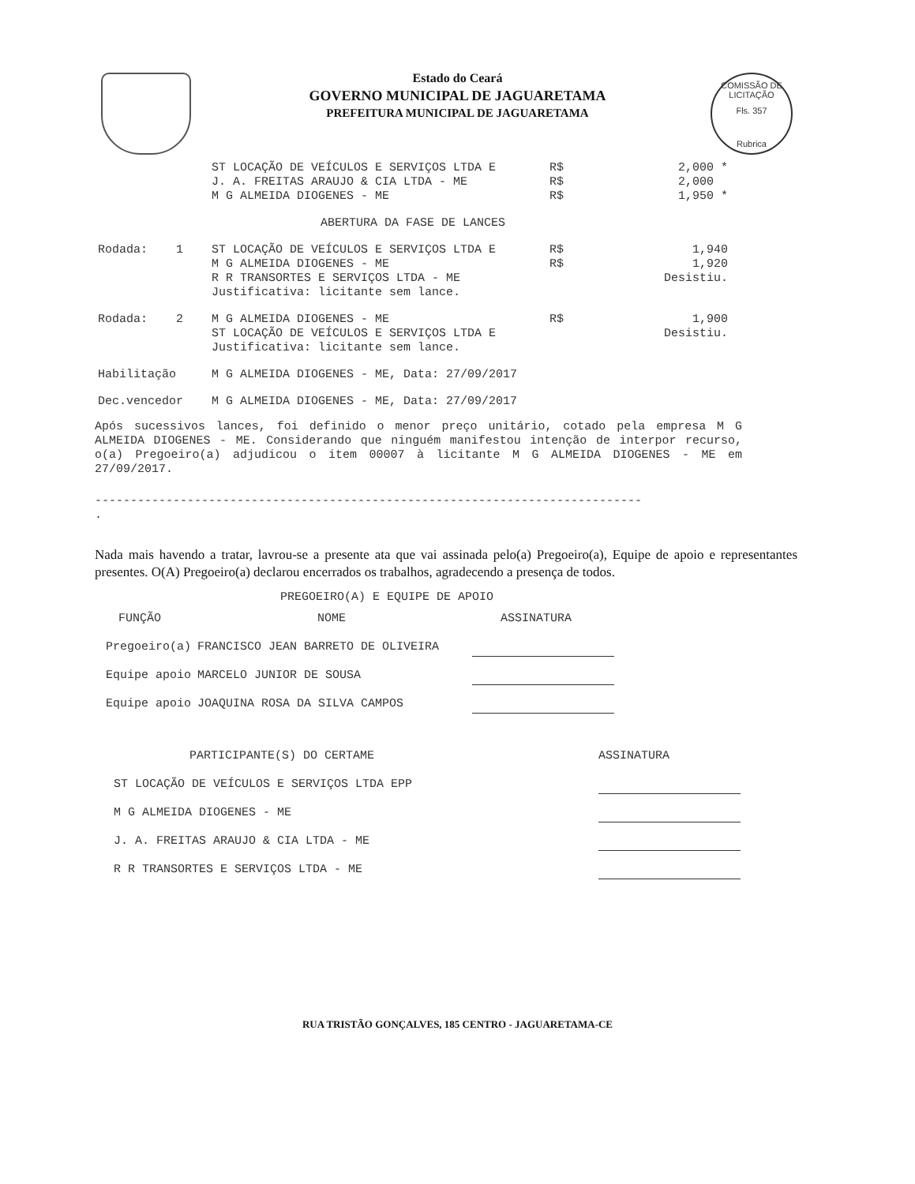COMISSÃO DE LICITAÇÃO
Fls. 357
Rubrica
Estado do Ceará
GOVERNO MUNICIPAL DE JAGUARETAMA
PREFEITURA MUNICIPAL DE JAGUARETAMA
| | ST LOCAÇÃO DE VEÍCULOS E SERVIÇOS LTDA E | R$ | 2,000 * |
| | J. A. FREITAS ARAUJO & CIA LTDA - ME | R$ | 2,000 |
| | M G ALMEIDA DIOGENES - ME | R$ | 1,950 * |
| ABERTURA DA FASE DE LANCES | | | |
| Rodada: 1 | ST LOCAÇÃO DE VEÍCULOS E SERVIÇOS LTDA E | R$ | 1,940 |
| | M G ALMEIDA DIOGENES - ME | R$ | 1,920 |
| | R R TRANSORTES E SERVIÇOS LTDA - ME | | Desistiu. |
| | Justificativa: licitante sem lance. | | |
| Rodada: 2 | M G ALMEIDA DIOGENES - ME | R$ | 1,900 |
| | ST LOCAÇÃO DE VEÍCULOS E SERVIÇOS LTDA E | | Desistiu. |
| | Justificativa: licitante sem lance. | | |
| Habilitação | M G ALMEIDA DIOGENES - ME, Data: 27/09/2017 | | |
| Dec.vencedor | M G ALMEIDA DIOGENES - ME, Data: 27/09/2017 | | |
Após sucessivos lances, foi definido o menor preço unitário, cotado pela empresa M G ALMEIDA DIOGENES - ME. Considerando que ninguém manifestou intenção de interpor recurso, o(a) Pregoeiro(a) adjudicou o item 00007 à licitante M G ALMEIDA DIOGENES - ME em 27/09/2017.
-----------------------------------------------------------------------------
.
Nada mais havendo a tratar, lavrou-se a presente ata que vai assinada pelo(a) Pregoeiro(a), Equipe de apoio e representantes presentes. O(A) Pregoeiro(a) declarou encerrados os trabalhos, agradecendo a presença de todos.
PREGOEIRO(A) E EQUIPE DE APOIO
| FUNÇÃO | NOME | ASSINATURA |
| Pregoeiro(a) | FRANCISCO JEAN BARRETO DE OLIVEIRA | |
| Equipe apoio | MARCELO JUNIOR DE SOUSA | |
| Equipe apoio | JOAQUINA ROSA DA SILVA CAMPOS | |
| PARTICIPANTE(S) DO CERTAME | ASSINATURA |
| ST LOCAÇÃO DE VEÍCULOS E SERVIÇOS LTDA EPP | |
| M G ALMEIDA DIOGENES - ME | |
| J. A. FREITAS ARAUJO & CIA LTDA - ME | |
| R R TRANSORTES E SERVIÇOS LTDA - ME | |
RUA TRISTÃO GONÇALVES, 185 CENTRO - JAGUARETAMA-CE